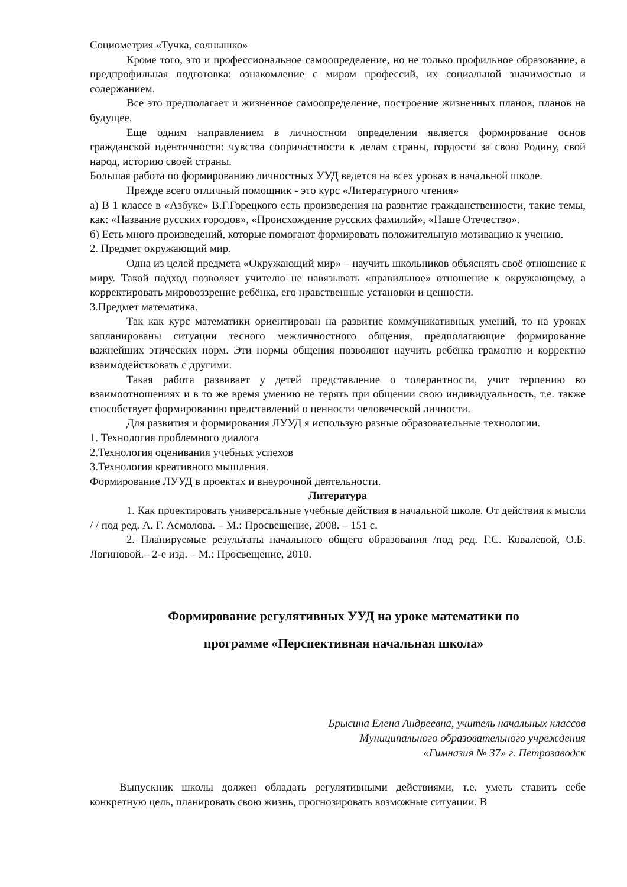Социометрия «Тучка, солнышко»
Кроме того, это и профессиональное самоопределение, но не только профильное образование, а предпрофильная подготовка: ознакомление с миром профессий, их социальной значимостью и содержанием.
Все это предполагает и жизненное самоопределение, построение жизненных планов, планов на будущее.
Еще одним направлением в личностном определении является формирование основ гражданской идентичности: чувства сопричастности к делам страны, гордости за свою Родину, свой народ, историю своей страны.
Большая работа по формированию личностных УУД ведется на всех уроках в начальной школе.
Прежде всего отличный помощник - это курс «Литературного чтения»
а) В 1 классе в «Азбуке» В.Г.Горецкого есть произведения на развитие гражданственности, такие темы, как: «Название русских городов», «Происхождение русских фамилий», «Наше Отечество».
б) Есть много произведений, которые помогают формировать положительную мотивацию к учению.
2. Предмет окружающий мир.
Одна из целей предмета «Окружающий мир» – научить школьников объяснять своё отношение к миру. Такой подход позволяет учителю не навязывать «правильное» отношение к окружающему, а корректировать мировоззрение ребёнка, его нравственные установки и ценности.
3.Предмет математика.
Так как курс математики ориентирован на развитие коммуникативных умений, то на уроках запланированы ситуации тесного межличностного общения, предполагающие формирование важнейших этических норм. Эти нормы общения позволяют научить ребёнка грамотно и корректно взаимодействовать с другими.
Такая работа развивает у детей представление о толерантности, учит терпению во взаимоотношениях и в то же время умению не терять при общении свою индивидуальность, т.е. также способствует формированию представлений о ценности человеческой личности.
Для развития и формирования ЛУУД я использую разные образовательные технологии.
1. Технология проблемного диалога
2.Технология оценивания учебных успехов
3.Технология креативного мышления.
Формирование ЛУУД в проектах и внеурочной деятельности.
Литература
1. Как проектировать универсальные учебные действия в начальной школе. От действия к мысли / / под ред. А. Г. Асмолова. – М.: Просвещение, 2008. – 151 с.
2. Планируемые результаты начального общего образования /под ред. Г.С. Ковалевой, О.Б. Логиновой.– 2-е изд. – М.: Просвещение, 2010.
Формирование регулятивных УУД на уроке математики по
программе «Перспективная начальная школа»
Брысина Елена Андреевна, учитель начальных классов
Муниципального образовательного учреждения
«Гимназия № 37» г. Петрозаводск
Выпускник школы должен обладать регулятивными действиями, т.е. уметь ставить себе конкретную цель, планировать свою жизнь, прогнозировать возможные ситуации. В